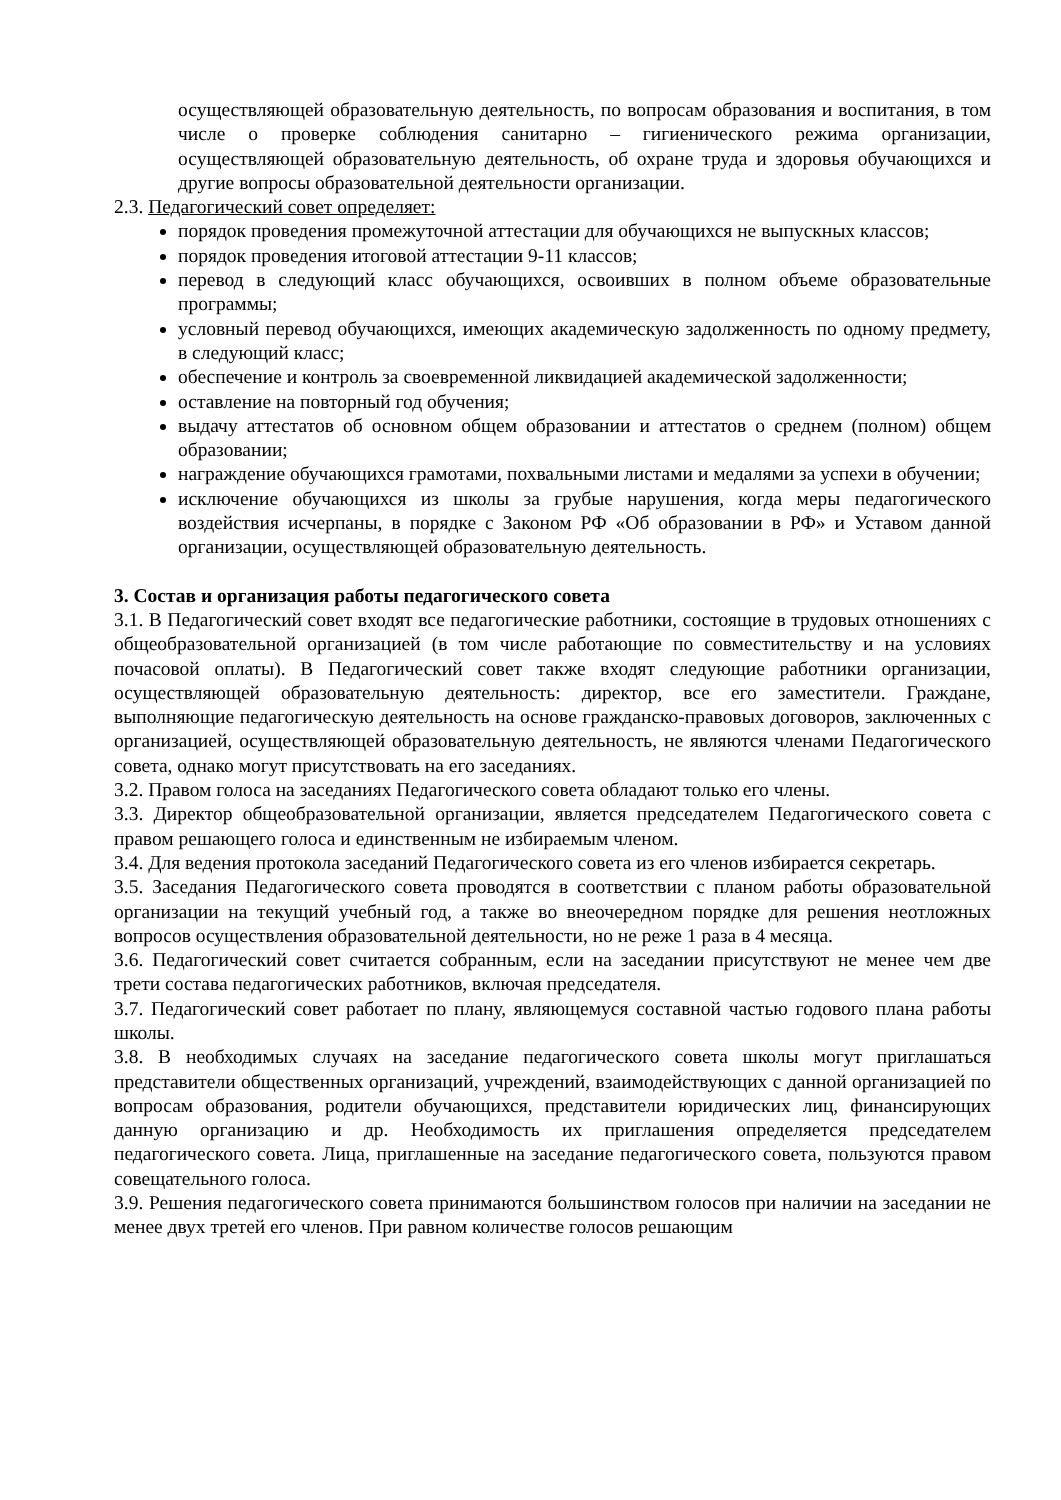осуществляющей образовательную деятельность, по вопросам образования и воспитания, в том числе о проверке соблюдения санитарно – гигиенического режима организации, осуществляющей образовательную деятельность, об охране труда и здоровья обучающихся и другие вопросы образовательной деятельности организации.
2.3. Педагогический совет определяет:
порядок проведения промежуточной аттестации для обучающихся не выпускных классов;
порядок проведения итоговой аттестации 9-11 классов;
перевод в следующий класс обучающихся, освоивших в полном объеме образовательные программы;
условный перевод обучающихся, имеющих академическую задолженность по одному предмету, в следующий класс;
обеспечение и контроль за своевременной ликвидацией академической задолженности;
оставление на повторный год обучения;
выдачу аттестатов об основном общем образовании и аттестатов о среднем (полном) общем образовании;
награждение обучающихся грамотами, похвальными листами и медалями за успехи в обучении;
исключение обучающихся из школы за грубые нарушения, когда меры педагогического воздействия исчерпаны, в порядке с Законом РФ «Об образовании в РФ» и Уставом данной организации, осуществляющей образовательную деятельность.
3. Состав и организация работы педагогического совета
3.1. В Педагогический совет входят все педагогические работники, состоящие в трудовых отношениях с общеобразовательной организацией (в том числе работающие по совместительству и на условиях почасовой оплаты). В Педагогический совет также входят следующие работники организации, осуществляющей образовательную деятельность: директор, все его заместители. Граждане, выполняющие педагогическую деятельность на основе гражданско-правовых договоров, заключенных с организацией, осуществляющей образовательную деятельность, не являются членами Педагогического совета, однако могут присутствовать на его заседаниях.
3.2. Правом голоса на заседаниях Педагогического совета обладают только его члены.
3.3. Директор общеобразовательной организации, является председателем Педагогического совета с правом решающего голоса и единственным не избираемым членом.
3.4. Для ведения протокола заседаний Педагогического совета из его членов избирается секретарь.
3.5. Заседания Педагогического совета проводятся в соответствии с планом работы образовательной организации на текущий учебный год, а также во внеочередном порядке для решения неотложных вопросов осуществления образовательной деятельности, но не реже 1 раза в 4 месяца.
3.6. Педагогический совет считается собранным, если на заседании присутствуют не менее чем две трети состава педагогических работников, включая председателя.
3.7. Педагогический совет работает по плану, являющемуся составной частью годового плана работы школы.
3.8. В необходимых случаях на заседание педагогического совета школы могут приглашаться представители общественных организаций, учреждений, взаимодействующих с данной организацией по вопросам образования, родители обучающихся, представители юридических лиц, финансирующих данную организацию и др. Необходимость их приглашения определяется председателем педагогического совета. Лица, приглашенные на заседание педагогического совета, пользуются правом совещательного голоса.
3.9. Решения педагогического совета принимаются большинством голосов при наличии на заседании не менее двух третей его членов. При равном количестве голосов решающим